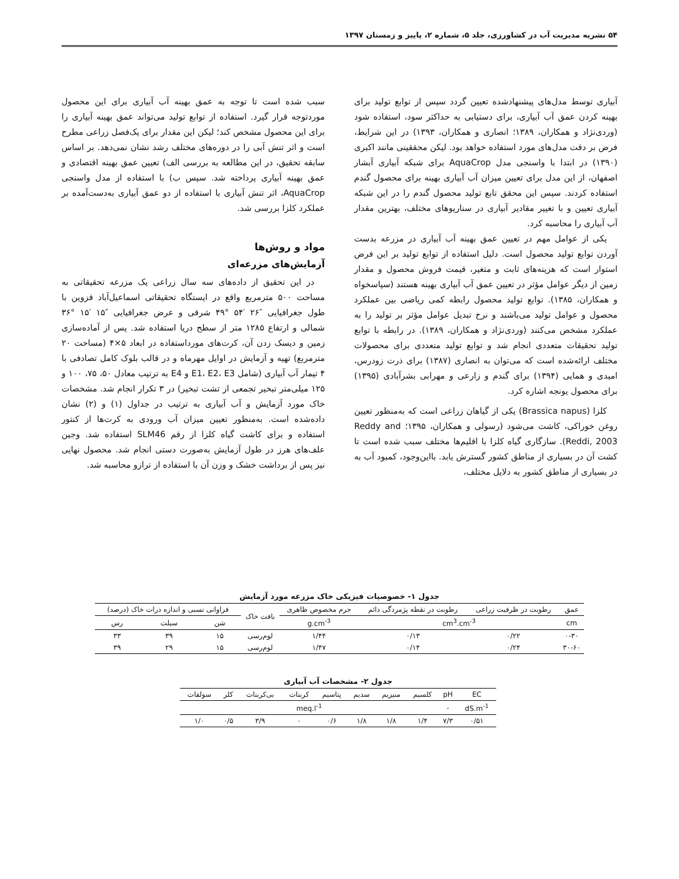۵۴ نشریه مدیریت آب در کشاورزی، جلد ۵، شماره ۲، پاییز و زمستان ۱۳۹۷
آبیاری توسط مدل‌های پیشنهادشده تعیین گردد سپس از توابع تولید برای بهینه کردن عمق آب آبیاری، برای دستیابی به حداکثر سود، استفاده شود (وردی‌نژاد و همکاران، ۱۳۸۹؛ انصاری و همکاران، ۱۳۹۳) در این شرایط، فرض بر دقت مدل‌های مورد استفاده خواهد بود. لیکن محققینی مانند اکبری (۱۳۹۰) در ابتدا با واسنجی مدل AquaCrop برای شبکه آبیاری آبشار اصفهان، از این مدل برای تعیین میزان آب آبیاری بهینه برای محصول گندم استفاده کردند. سپس این محقق تابع تولید محصول گندم را در این شبکه آبیاری تعیین و با تغییر مقادیر آبیاری در سناریوهای مختلف، بهترین مقدار آب آبیاری را محاسبه کرد.
یکی از عوامل مهم در تعیین عمق بهینه آب آبیاری در مزرعه بدست آوردن توابع تولید محصول است. دلیل استفاده از توابع تولید بر این فرض استوار است که هزینه‌های ثابت و متغیر، قیمت فروش محصول و مقدار زمین از دیگر عوامل مؤثر در تعیین عمق آب آبیاری بهینه هستند (سپاسخواه و همکاران، ۱۳۸۵). توابع تولید محصول رابطه کمی ریاضی بین عملکرد محصول و عوامل تولید می‌باشند و نرخ تبدیل عوامل مؤثر بر تولید را به عملکرد مشخص می‌کنند (وردی‌نژاد و همکاران، ۱۳۸۹). در رابطه با توابع تولید تحقیقات متعددی انجام شد و توابع تولید متعددی برای محصولات مختلف ارائه‌شده است که می‌توان به انصاری (۱۳۸۷) برای ذرت زودرس، امیدی و همایی (۱۳۹۴) برای گندم و زارعی و مهرابی بشرآبادی (۱۳۹۵) برای محصول یونجه اشاره کرد.
کلزا (Brassica napus) یکی از گیاهان زراعی است که به‌منظور تعیین روغن خوراکی، کاشت می‌شود (رسولی و همکاران، ۱۳۹۵؛ Reddy and Reddi, 2003). سازگاری گیاه کلزا با اقلیم‌ها مختلف سبب شده است تا کشت آن در بسیاری از مناطق کشور گسترش یابد. بااین‌وجود، کمبود آب به در بسیاری از مناطق کشور به دلایل مختلف،
سبب شده است تا توجه به عمق بهینه آب آبیاری برای این محصول موردتوجه قرار گیرد. استفاده از توابع تولید می‌تواند عمق بهینه آبیاری را برای این محصول مشخص کند؛ لیکن این مقدار برای یک‌فصل زراعی مطرح است و اثر تنش آبی را در دوره‌های مختلف رشد نشان نمی‌دهد. بر اساس سابقه تحقیق، در این مطالعه به بررسی الف) تعیین عمق بهینه اقتصادی و عمق بهینه آبیاری پرداخته شد. سپس ب) با استفاده از مدل واسنجی AquaCrop، اثر تنش آبیاری با استفاده از دو عمق آبیاری به‌دست‌آمده بر عملکرد کلزا بررسی شد.
مواد و روش‌ها
آزمایش‌های مزرعه‌ای
در این تحقیق از داده‌های سه سال زراعی یک مزرعه تحقیقاتی به مساحت ۵۰۰ مترمربع واقع در ایستگاه تحقیقاتی اسماعیل‌آباد قزوین با طول جغرافیایی ″۲۶ ′۵۴ °۴۹ شرقی و عرض جغرافیایی ″۱۵ ′۱۵ °۳۶ شمالی و ارتفاع ۱۲۸۵ متر از سطح دریا استفاده شد. پس از آماده‌سازی زمین و دیسک زدن آن، کرت‌های مورداستفاده در ابعاد ۵×۴ (مساحت ۲۰ مترمربع) تهیه و آزمایش در اوایل مهرماه و در قالب بلوک کامل تصادفی با ۴ تیمار آب آبیاری (شامل E1، E2، E3 و E4 به ترتیب معادل ۵۰، ۷۵، ۱۰۰ و ۱۲۵ میلی‌متر تبخیر تجمعی از تشت تبخیر) در ۳ تکرار انجام شد. مشخصات خاک مورد آزمایش و آب آبیاری به ترتیب در جداول (۱) و (۲) نشان داده‌شده است. به‌منظور تعیین میزان آب ورودی به کرت‌ها از کنتور استفاده و برای کاشت گیاه کلزا از رقم SLM46 استفاده شد. وجین علف‌های هرز در طول آزمایش به‌صورت دستی انجام شد. محصول نهایی نیز پس از برداشت خشک و وزن آن با استفاده از ترازو محاسبه شد.
جدول ۱- خصوصیات فیزیکی خاک مزرعه مورد آزمایش
| عمق | رطوبت در ظرفیت زراعی | رطوبت در نقطه پژمردگی دائم | جرم مخصوص ظاهری | بافت خاک | فراوانی نسبی و اندازه ذرات خاک (درصد) | | |
| --- | --- | --- | --- | --- | --- | --- | --- |
| cm | cm<sup>3</sup>.cm<sup>-3</sup> | | g.cm<sup>-3</sup> | | شن | سیلت | رس |
| ۰-۳۰ | ۰/۲۲ | ۰/۱۳ | ۱/۴۴ | لوم‌رسی | ۱۵ | ۳۹ | ۳۳ |
| ۳۰-۶۰ | ۰/۲۴ | ۰/۱۴ | ۱/۴۷ | لوم‌رسی | ۱۵ | ۲۹ | ۳۹ |
جدول ۲- مشخصات آب آبیاری
| EC | pH | کلسیم | منیزیم | سدیم | پتاسیم | کربنات | بی‌کربنات | کلر | سولفات |
| --- | --- | --- | --- | --- | --- | --- | --- | --- | --- |
| dS.m<sup>-1</sup> | - | meq.l<sup>-1</sup> | | | | | | | |
| ۰/۵۱ | ۷/۳ | ۱/۴ | ۱/۸ | ۱/۸ | ۰/۶ | ۰ | ۳/۹ | ۰/۵ | ۱/۰ |